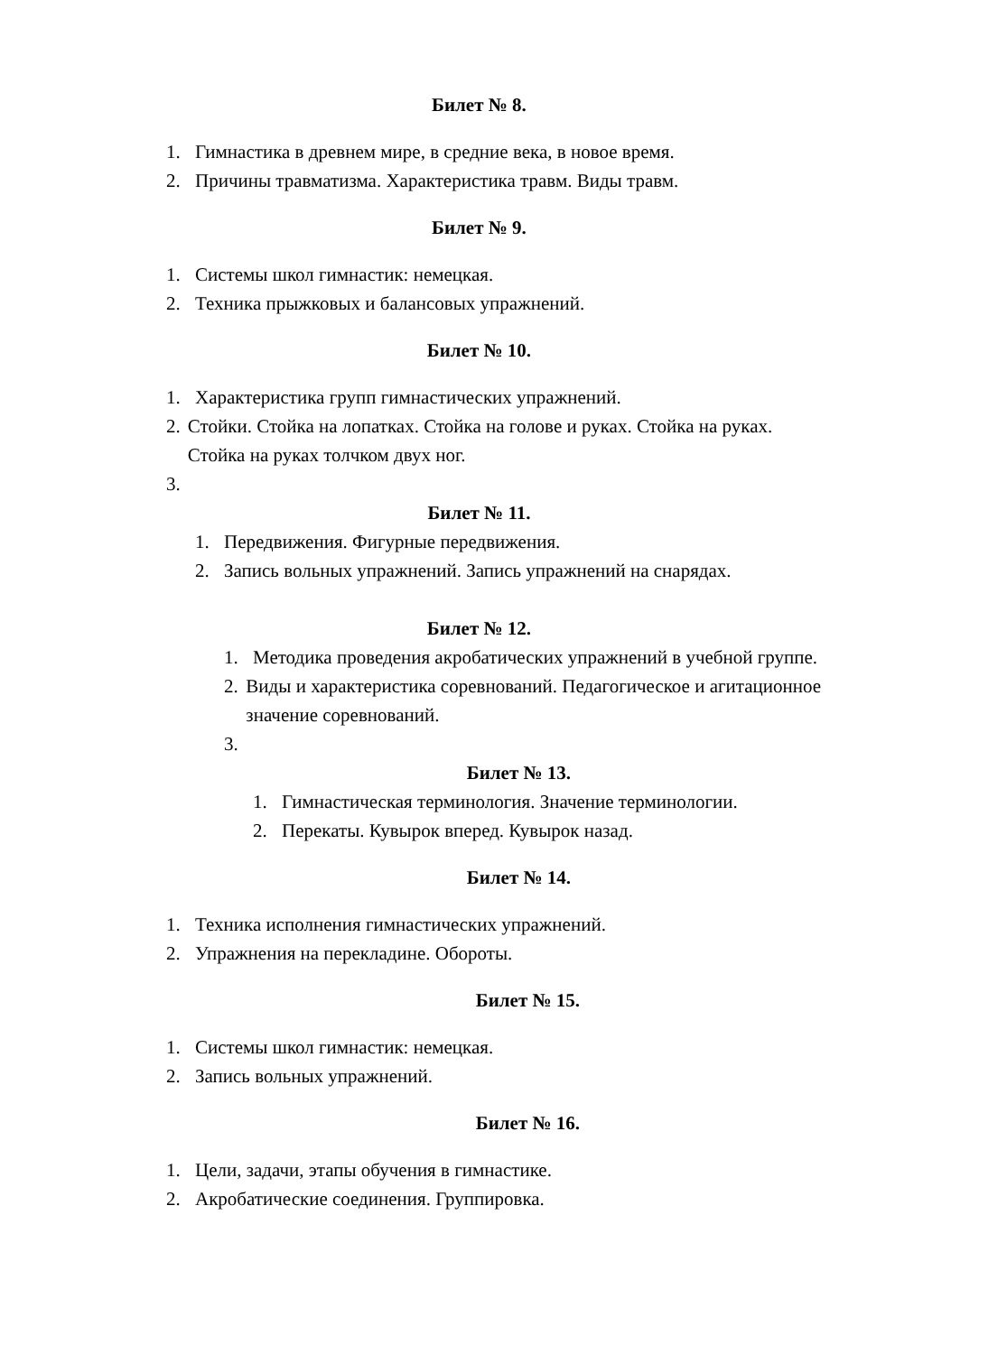Билет № 8.
1. Гимнастика в древнем мире, в средние века, в новое время.
2. Причины травматизма. Характеристика травм. Виды травм.
Билет № 9.
1. Системы школ гимнастик: немецкая.
2. Техника прыжковых и балансовых упражнений.
Билет № 10.
1. Характеристика групп гимнастических упражнений.
2. Стойки. Стойка на лопатках. Стойка на голове и руках. Стойка на руках. Стойка на руках толчком двух ног.
3.
Билет № 11.
1. Передвижения. Фигурные передвижения.
2. Запись вольных упражнений. Запись упражнений на снарядах.
Билет № 12.
1. Методика проведения акробатических упражнений в учебной группе.
2. Виды и характеристика соревнований. Педагогическое и агитационное значение соревнований.
3.
Билет № 13.
1. Гимнастическая терминология. Значение терминологии.
2. Перекаты. Кувырок вперед. Кувырок назад.
Билет № 14.
1. Техника исполнения гимнастических упражнений.
2. Упражнения на перекладине. Обороты.
Билет № 15.
1. Системы школ гимнастик: немецкая.
2. Запись вольных упражнений.
Билет № 16.
1. Цели, задачи, этапы обучения в гимнастике.
2. Акробатические соединения. Группировка.